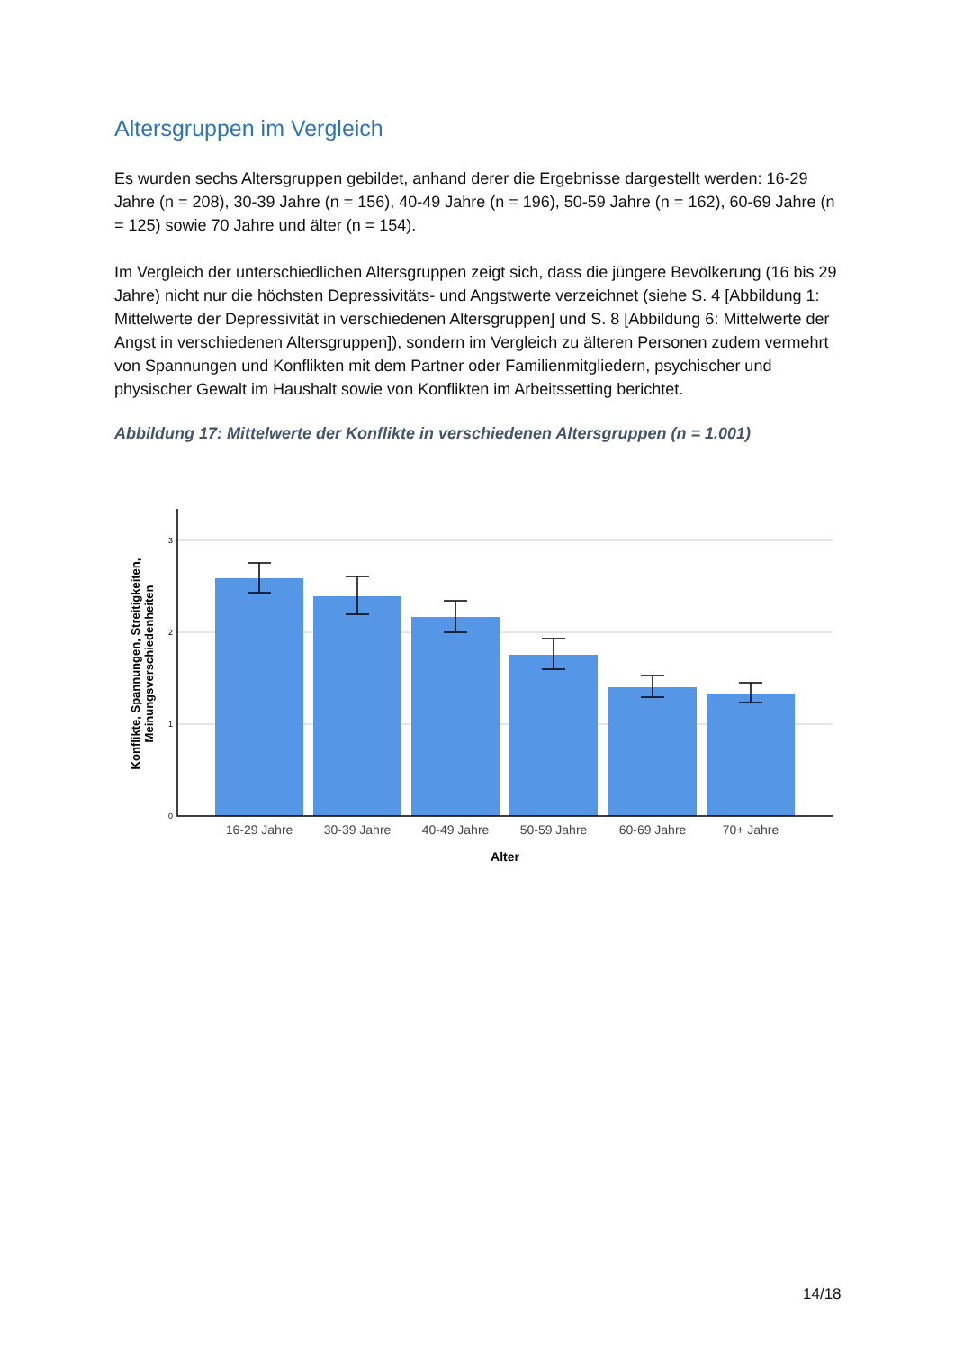Altersgruppen im Vergleich
Es wurden sechs Altersgruppen gebildet, anhand derer die Ergebnisse dargestellt werden: 16-29 Jahre (n = 208), 30-39 Jahre (n = 156), 40-49 Jahre (n = 196), 50-59 Jahre (n = 162), 60-69 Jahre (n = 125) sowie 70 Jahre und älter (n = 154).
Im Vergleich der unterschiedlichen Altersgruppen zeigt sich, dass die jüngere Bevölkerung (16 bis 29 Jahre) nicht nur die höchsten Depressivitäts- und Angstwerte verzeichnet (siehe S. 4 [Abbildung 1: Mittelwerte der Depressivität in verschiedenen Altersgruppen] und S. 8 [Abbildung 6: Mittelwerte der Angst in verschiedenen Altersgruppen]), sondern im Vergleich zu älteren Personen zudem vermehrt von Spannungen und Konflikten mit dem Partner oder Familienmitgliedern, psychischer und physischer Gewalt im Haushalt sowie von Konflikten im Arbeitssetting berichtet.
Abbildung 17: Mittelwerte der Konflikte in verschiedenen Altersgruppen (n = 1.001)
3
2
1
0
16-29 Jahre
30-39 Jahre
40-49 Jahre
50-59 Jahre
60-69 Jahre
70+ Jahre
Alter
Konflikte, Spannungen, Streitigkeiten,
Meinungsverschiedenheiten
14/18